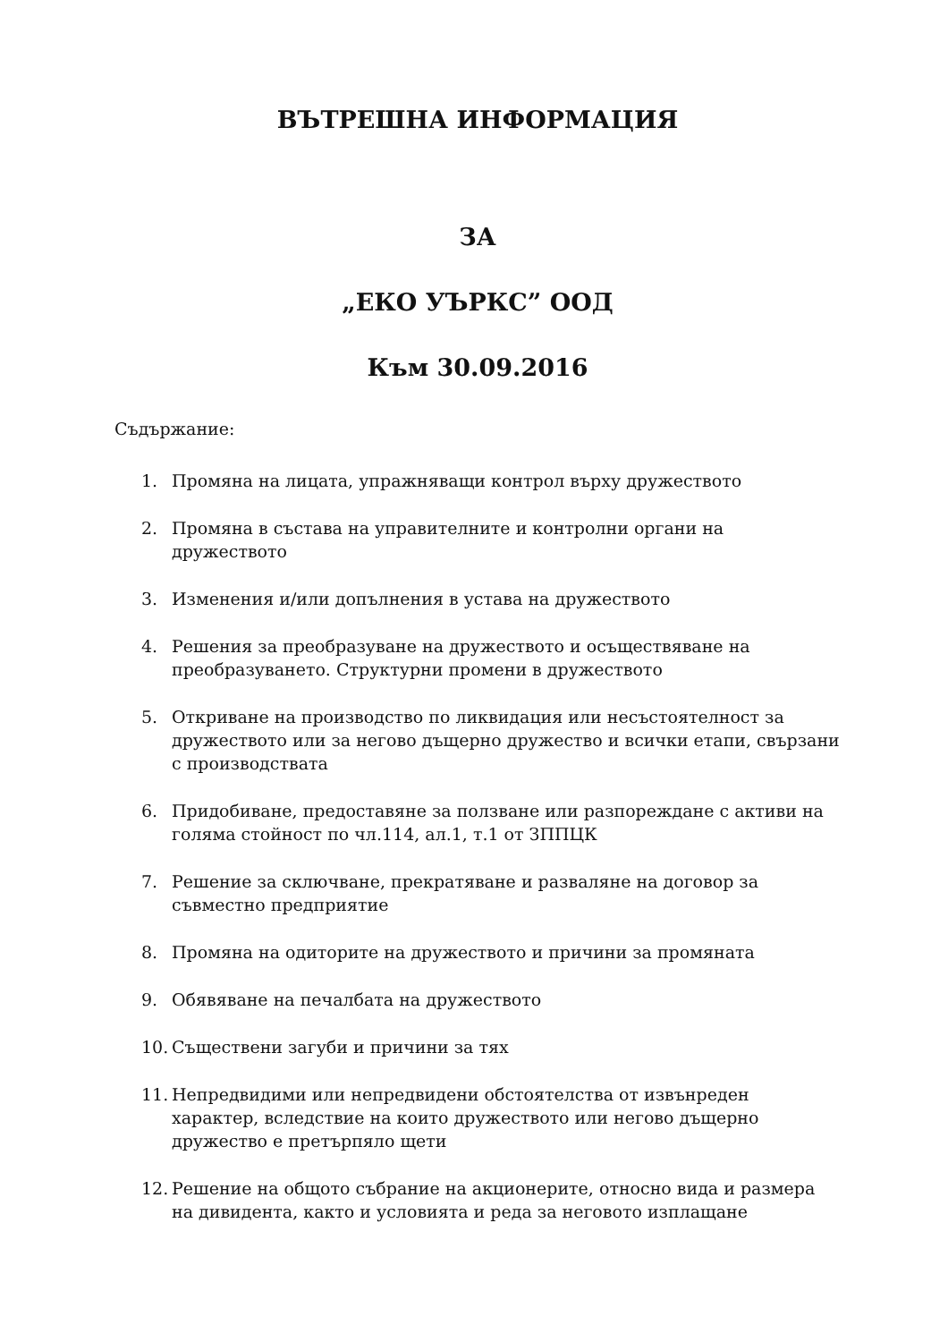ВЪТРЕШНА ИНФОРМАЦИЯ
ЗА
„ЕКО УЪРКС” ООД
Към 30.09.2016
Съдържание:
1. Промяна на лицата, упражняващи контрол върху дружеството
2. Промяна в състава на управителните и контролни органи на дружеството
3. Изменения и/или допълнения в устава на дружеството
4. Решения за преобразуване на дружеството и осъществяване на преобразуването. Структурни промени в дружеството
5. Откриване на производство по ликвидация или несъстоятелност за дружеството или за негово дъщерно дружество и всички етапи, свързани с производствата
6. Придобиване, предоставяне за ползване или разпореждане с активи на голяма стойност по чл.114, ал.1, т.1 от ЗППЦК
7. Решение за сключване, прекратяване и разваляне на договор за съвместно предприятие
8. Промяна на одиторите на дружеството и причини за промяната
9. Обявяване на печалбата на дружеството
10. Съществени загуби и причини за тях
11. Непредвидими или непредвидени обстоятелства от извънреден характер, вследствие на които дружеството или негово дъщерно дружество е претърпяло щети
12. Решение на общото събрание на акционерите, относно вида и размера на дивидента, както и условията и реда за неговото изплащане